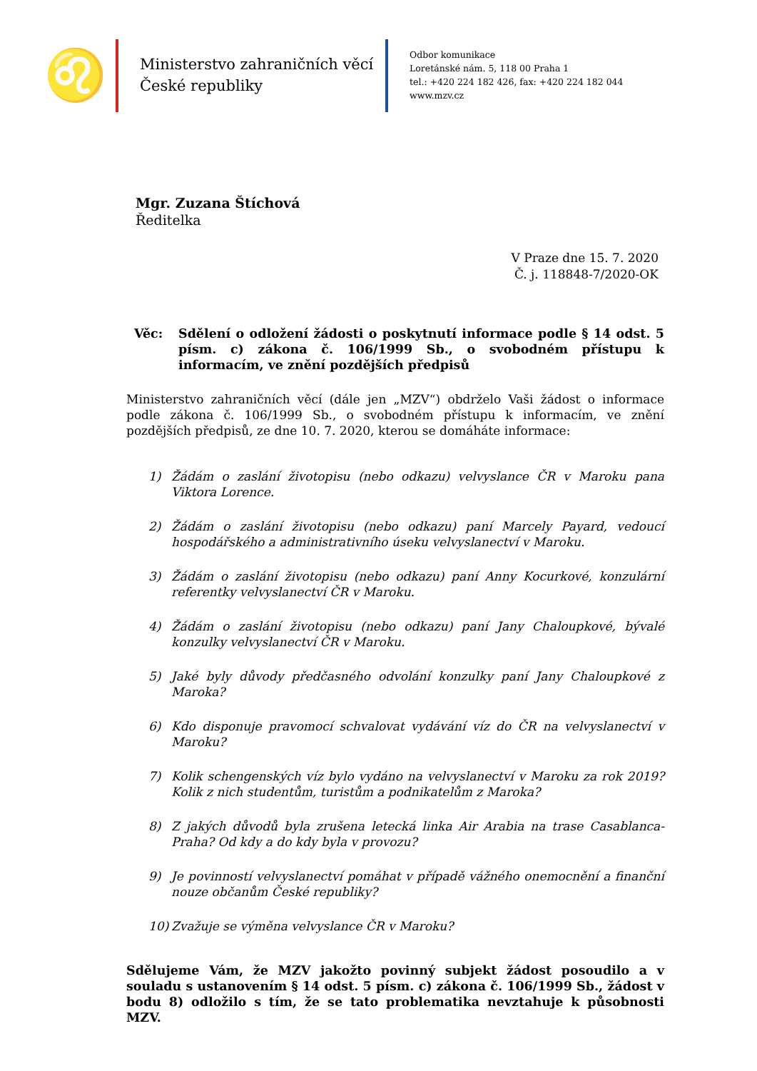♌
Ministerstvo zahraničních věcí
České republiky
Odbor komunikace
Loretánské nám. 5, 118 00 Praha 1
tel.: +420 224 182 426, fax: +420 224 182 044
www.mzv.cz
Mgr. Zuzana Štíchová
Ředitelka
V Praze dne 15. 7. 2020
Č. j. 118848-7/2020-OK
Věc: Sdělení o odložení žádosti o poskytnutí informace podle § 14 odst. 5 písm. c) zákona č. 106/1999 Sb., o svobodném přístupu k informacím, ve znění pozdějších předpisů
Ministerstvo zahraničních věcí (dále jen „MZV“) obdrželo Vaši žádost o informace podle zákona č. 106/1999 Sb., o svobodném přístupu k informacím, ve znění pozdějších předpisů, ze dne 10. 7. 2020, kterou se domáháte informace:
1) Žádám o zaslání životopisu (nebo odkazu) velvyslance ČR v Maroku pana Viktora Lorence.
2) Žádám o zaslání životopisu (nebo odkazu) paní Marcely Payard, vedoucí hospodářského a administrativního úseku velvyslanectví v Maroku.
3) Žádám o zaslání životopisu (nebo odkazu) paní Anny Kocurkové, konzulární referentky velvyslanectví ČR v Maroku.
4) Žádám o zaslání životopisu (nebo odkazu) paní Jany Chaloupkové, bývalé konzulky velvyslanectví ČR v Maroku.
5) Jaké byly důvody předčasného odvolání konzulky paní Jany Chaloupkové z Maroka?
6) Kdo disponuje pravomocí schvalovat vydávání víz do ČR na velvyslanectví v Maroku?
7) Kolik schengenských víz bylo vydáno na velvyslanectví v Maroku za rok 2019? Kolik z nich studentům, turistům a podnikatelům z Maroka?
8) Z jakých důvodů byla zrušena letecká linka Air Arabia na trase Casablanca-Praha? Od kdy a do kdy byla v provozu?
9) Je povinností velvyslanectví pomáhat v případě vážného onemocnění a finanční nouze občanům České republiky?
10) Zvažuje se výměna velvyslance ČR v Maroku?
Sdělujeme Vám, že MZV jakožto povinný subjekt žádost posoudilo a v souladu s ustanovením § 14 odst. 5 písm. c) zákona č. 106/1999 Sb., žádost v bodu 8) odložilo s tím, že se tato problematika nevztahuje k působnosti MZV.